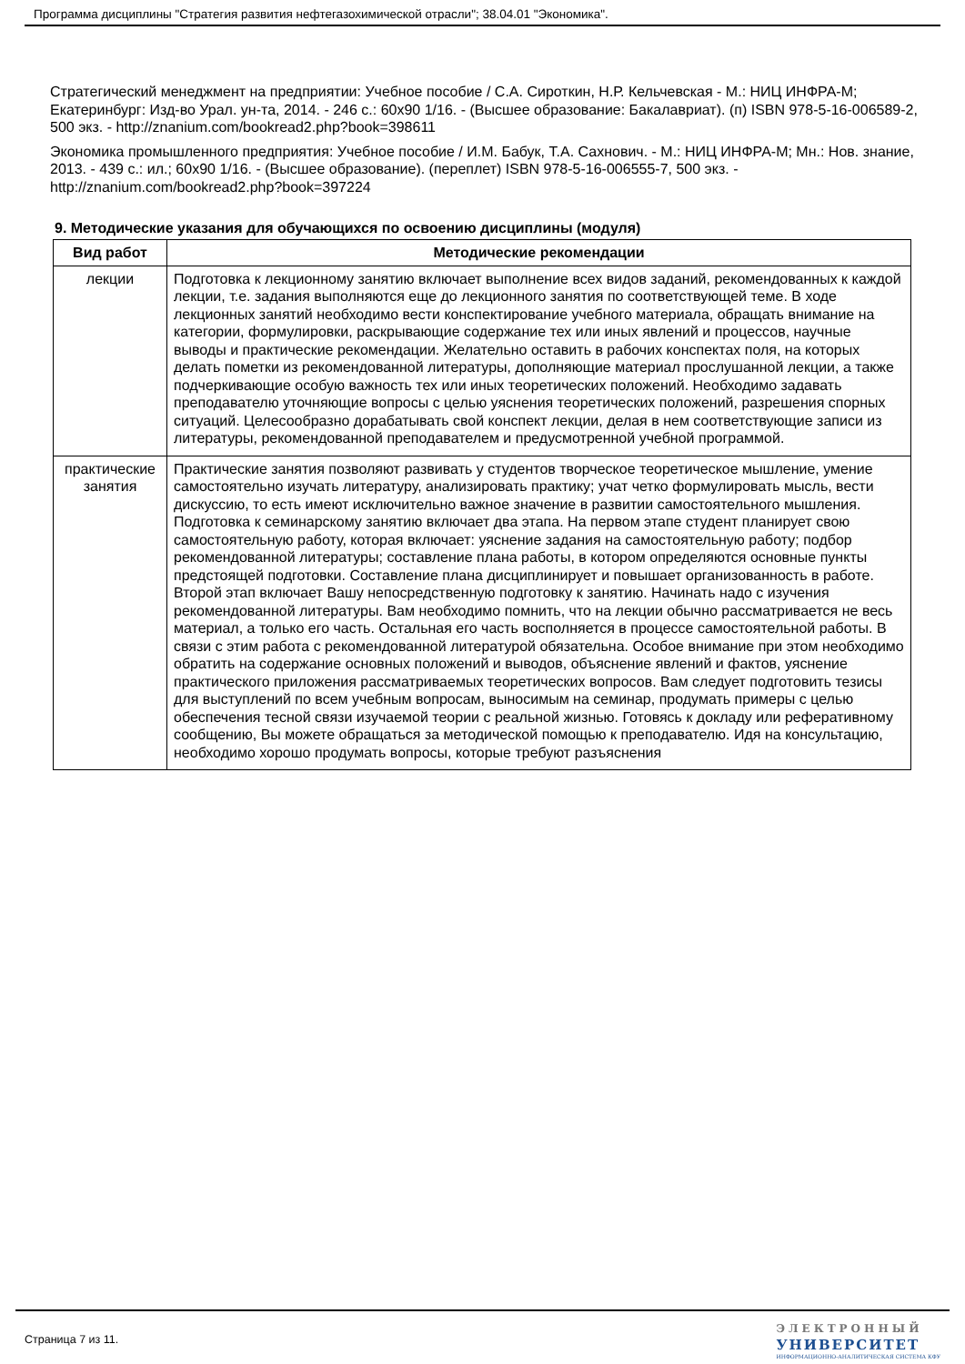Программа дисциплины "Стратегия развития нефтегазохимической отрасли"; 38.04.01 "Экономика".
Стратегический менеджмент на предприятии: Учебное пособие / С.А. Сироткин, Н.Р. Кельчевская - М.: НИЦ ИНФРА-М; Екатеринбург: Изд-во Урал. ун-та, 2014. - 246 с.: 60x90 1/16. - (Высшее образование: Бакалавриат). (п) ISBN 978-5-16-006589-2, 500 экз. - http://znanium.com/bookread2.php?book=398611
Экономика промышленного предприятия: Учебное пособие / И.М. Бабук, Т.А. Сахнович. - М.: НИЦ ИНФРА-М; Мн.: Нов. знание, 2013. - 439 с.: ил.; 60x90 1/16. - (Высшее образование). (переплет) ISBN 978-5-16-006555-7, 500 экз. - http://znanium.com/bookread2.php?book=397224
9. Методические указания для обучающихся по освоению дисциплины (модуля)
| Вид работ | Методические рекомендации |
| --- | --- |
| лекции | Подготовка к лекционному занятию включает выполнение всех видов заданий, рекомендованных к каждой лекции, т.е. задания выполняются еще до лекционного занятия по соответствующей теме. В ходе лекционных занятий необходимо вести конспектирование учебного материала, обращать внимание на категории, формулировки, раскрывающие содержание тех или иных явлений и процессов, научные выводы и практические рекомендации. Желательно оставить в рабочих конспектах поля, на которых делать пометки из рекомендованной литературы, дополняющие материал прослушанной лекции, а также подчеркивающие особую важность тех или иных теоретических положений. Необходимо задавать преподавателю уточняющие вопросы с целью уяснения теоретических положений, разрешения спорных ситуаций. Целесообразно дорабатывать свой конспект лекции, делая в нем соответствующие записи из литературы, рекомендованной преподавателем и предусмотренной учебной программой. |
| практические занятия | Практические занятия позволяют развивать у студентов творческое теоретическое мышление, умение самостоятельно изучать литературу, анализировать практику; учат четко формулировать мысль, вести дискуссию, то есть имеют исключительно важное значение в развитии самостоятельного мышления. Подготовка к семинарскому занятию включает два этапа. На первом этапе студент планирует свою самостоятельную работу, которая включает: уяснение задания на самостоятельную работу; подбор рекомендованной литературы; составление плана работы, в котором определяются основные пункты предстоящей подготовки. Составление плана дисциплинирует и повышает организованность в работе. Второй этап включает Вашу непосредственную подготовку к занятию. Начинать надо с изучения рекомендованной литературы. Вам необходимо помнить, что на лекции обычно рассматривается не весь материал, а только его часть. Остальная его часть восполняется в процессе самостоятельной работы. В связи с этим работа с рекомендованной литературой обязательна. Особое внимание при этом необходимо обратить на содержание основных положений и выводов, объяснение явлений и фактов, уяснение практического приложения рассматриваемых теоретических вопросов. Вам следует подготовить тезисы для выступлений по всем учебным вопросам, выносимым на семинар, продумать примеры с целью обеспечения тесной связи изучаемой теории с реальной жизнью. Готовясь к докладу или реферативному сообщению, Вы можете обращаться за методической помощью к преподавателю. Идя на консультацию, необходимо хорошо продумать вопросы, которые требуют разъяснения |
Страница 7 из 11.
ЭЛЕКТРОННЫЙ
УНИВЕРСИТЕТ
ИНФОРМАЦИОННО-АНАЛИТИЧЕСКАЯ СИСТЕМА КФУ